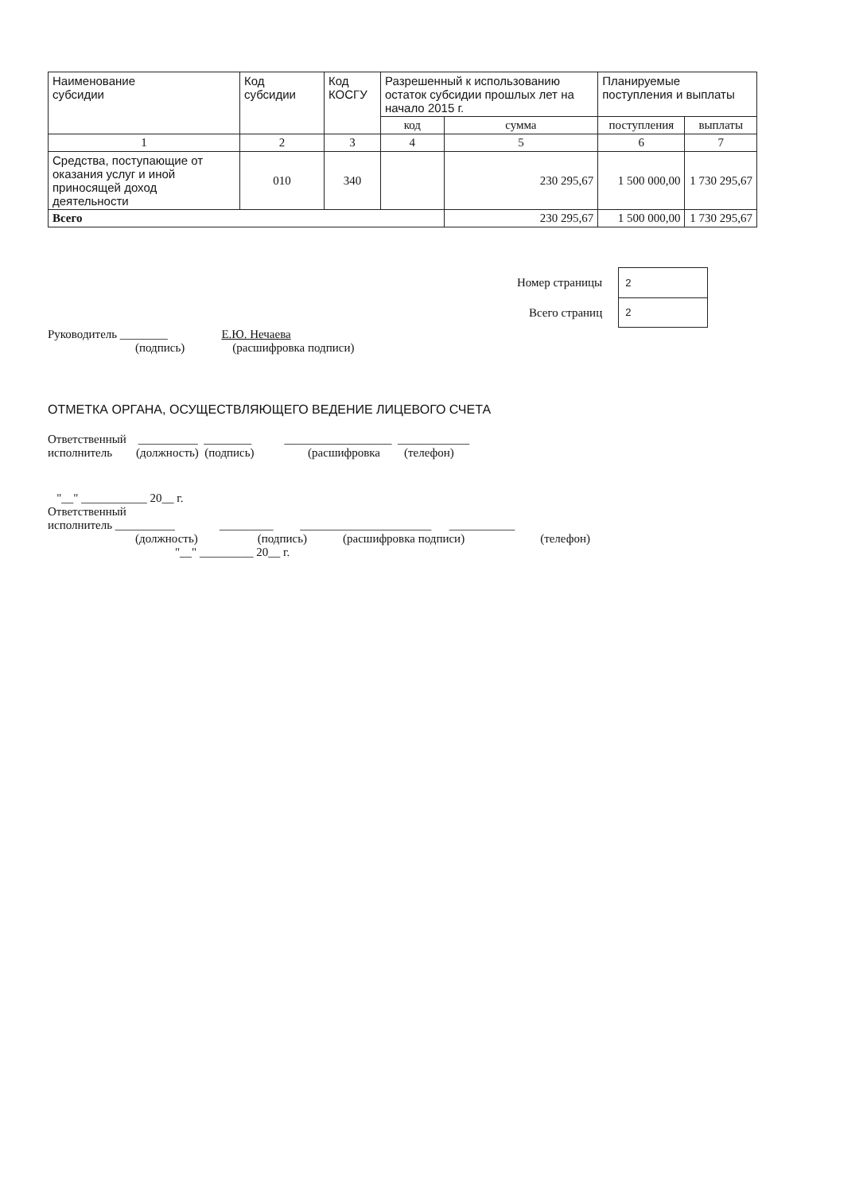| Наименование субсидии | Код субсидии | Код КОСГУ | Разрешенный к использованию остаток субсидии прошлых лет на начало 2015 г. | | Планируемые поступления и выплаты | |
| --- | --- | --- | --- | --- | --- | --- |
| | | | код | сумма | поступления | выплаты |
| 1 | 2 | 3 | 4 | 5 | 6 | 7 |
| Средства, поступающие от оказания услуг и иной приносящей доход деятельности | 010 | 340 | | 230 295,67 | 1 500 000,00 | 1 730 295,67 |
| Всего | | | | 230 295,67 | 1 500 000,00 | 1 730 295,67 |
Номер страницы
Всего страниц
| 2 |
| 2 |
Руководитель ________ Е.Ю. Нечаева
(подпись) (расшифровка подписи)
ОТМЕТКА ОРГАНА, ОСУЩЕСТВЛЯЮЩЕГО ВЕДЕНИЕ ЛИЦЕВОГО СЧЕТА
Ответственный __________ ________ __________________ ____________
исполнитель (должность) (подпись) (расшифровка (телефон)
"__" ___________ 20__ г.
Ответственный
исполнитель __________ _________ ______________________ ___________
(должность) (подпись) (расшифровка подписи) (телефон)
"__" _________ 20__ г.